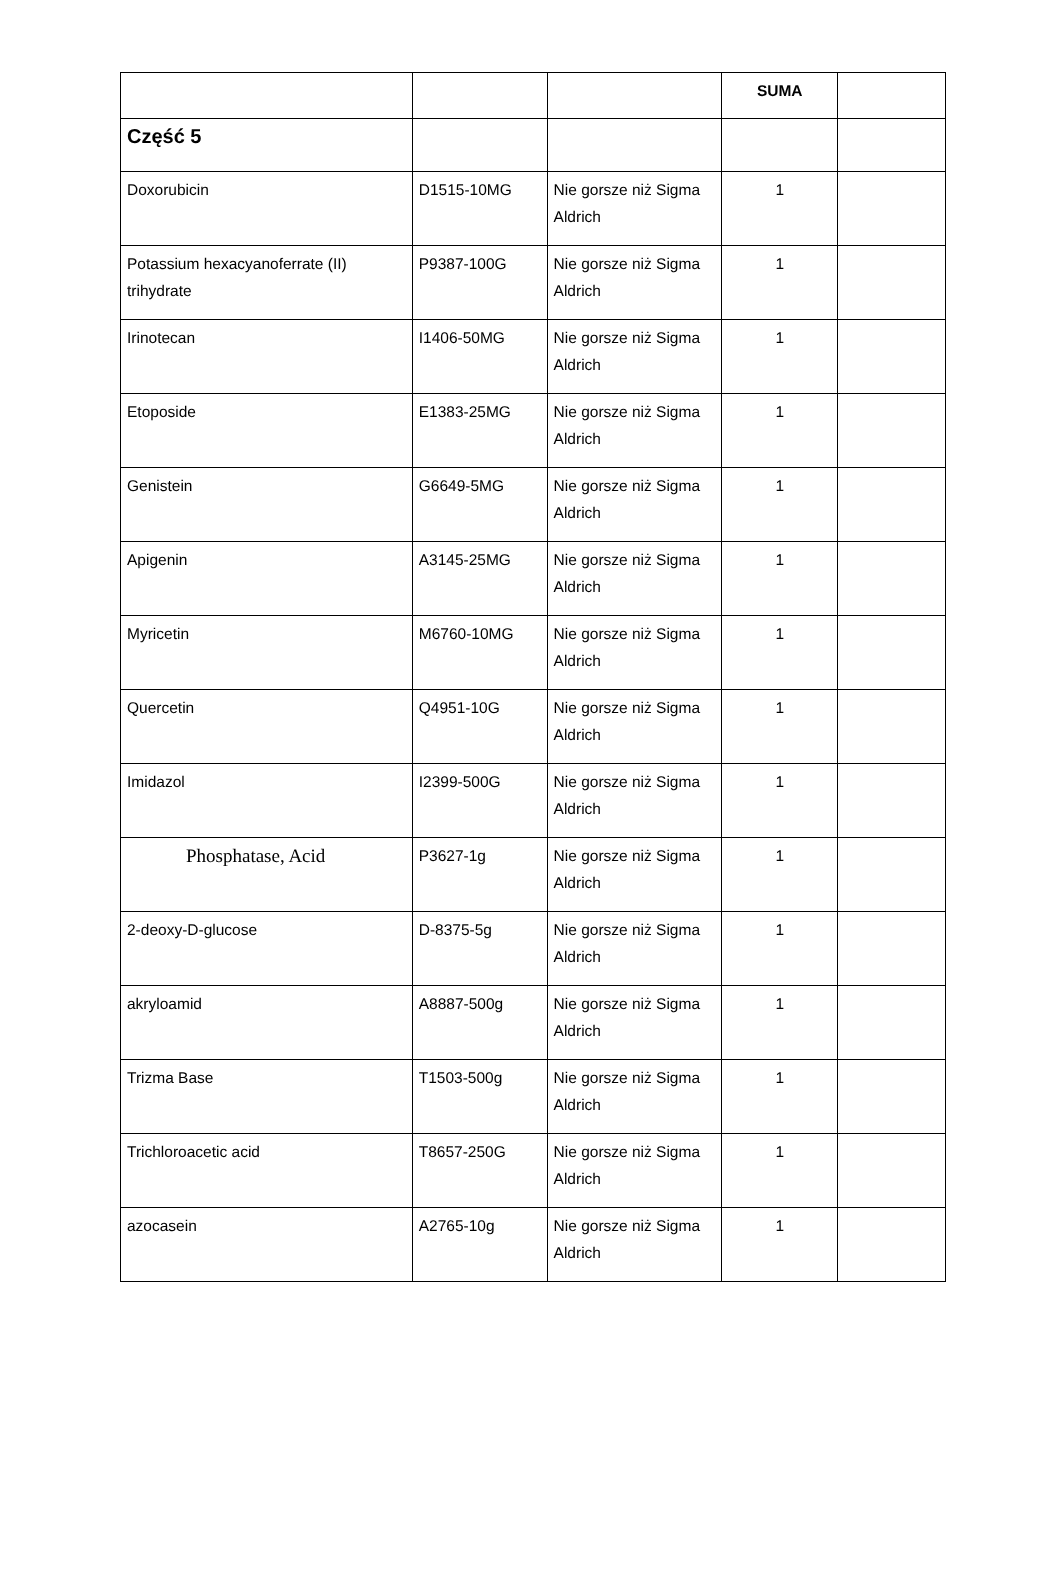| | | | SUMA | |
| Część 5 | | | | |
| Doxorubicin | D1515-10MG | Nie gorsze niż Sigma Aldrich | 1 | |
| Potassium hexacyanoferrate (II) trihydrate | P9387-100G | Nie gorsze niż Sigma Aldrich | 1 | |
| Irinotecan | I1406-50MG | Nie gorsze niż Sigma Aldrich | 1 | |
| Etoposide | E1383-25MG | Nie gorsze niż Sigma Aldrich | 1 | |
| Genistein | G6649-5MG | Nie gorsze niż Sigma Aldrich | 1 | |
| Apigenin | A3145-25MG | Nie gorsze niż Sigma Aldrich | 1 | |
| Myricetin | M6760-10MG | Nie gorsze niż Sigma Aldrich | 1 | |
| Quercetin | Q4951-10G | Nie gorsze niż Sigma Aldrich | 1 | |
| Imidazol | I2399-500G | Nie gorsze niż Sigma Aldrich | 1 | |
| Phosphatase, Acid | P3627-1g | Nie gorsze niż Sigma Aldrich | 1 | |
| 2-deoxy-D-glucose | D-8375-5g | Nie gorsze niż Sigma Aldrich | 1 | |
| akryloamid | A8887-500g | Nie gorsze niż Sigma Aldrich | 1 | |
| Trizma Base | T1503-500g | Nie gorsze niż Sigma Aldrich | 1 | |
| Trichloroacetic acid | T8657-250G | Nie gorsze niż Sigma Aldrich | 1 | |
| azocasein | A2765-10g | Nie gorsze niż Sigma Aldrich | 1 | |